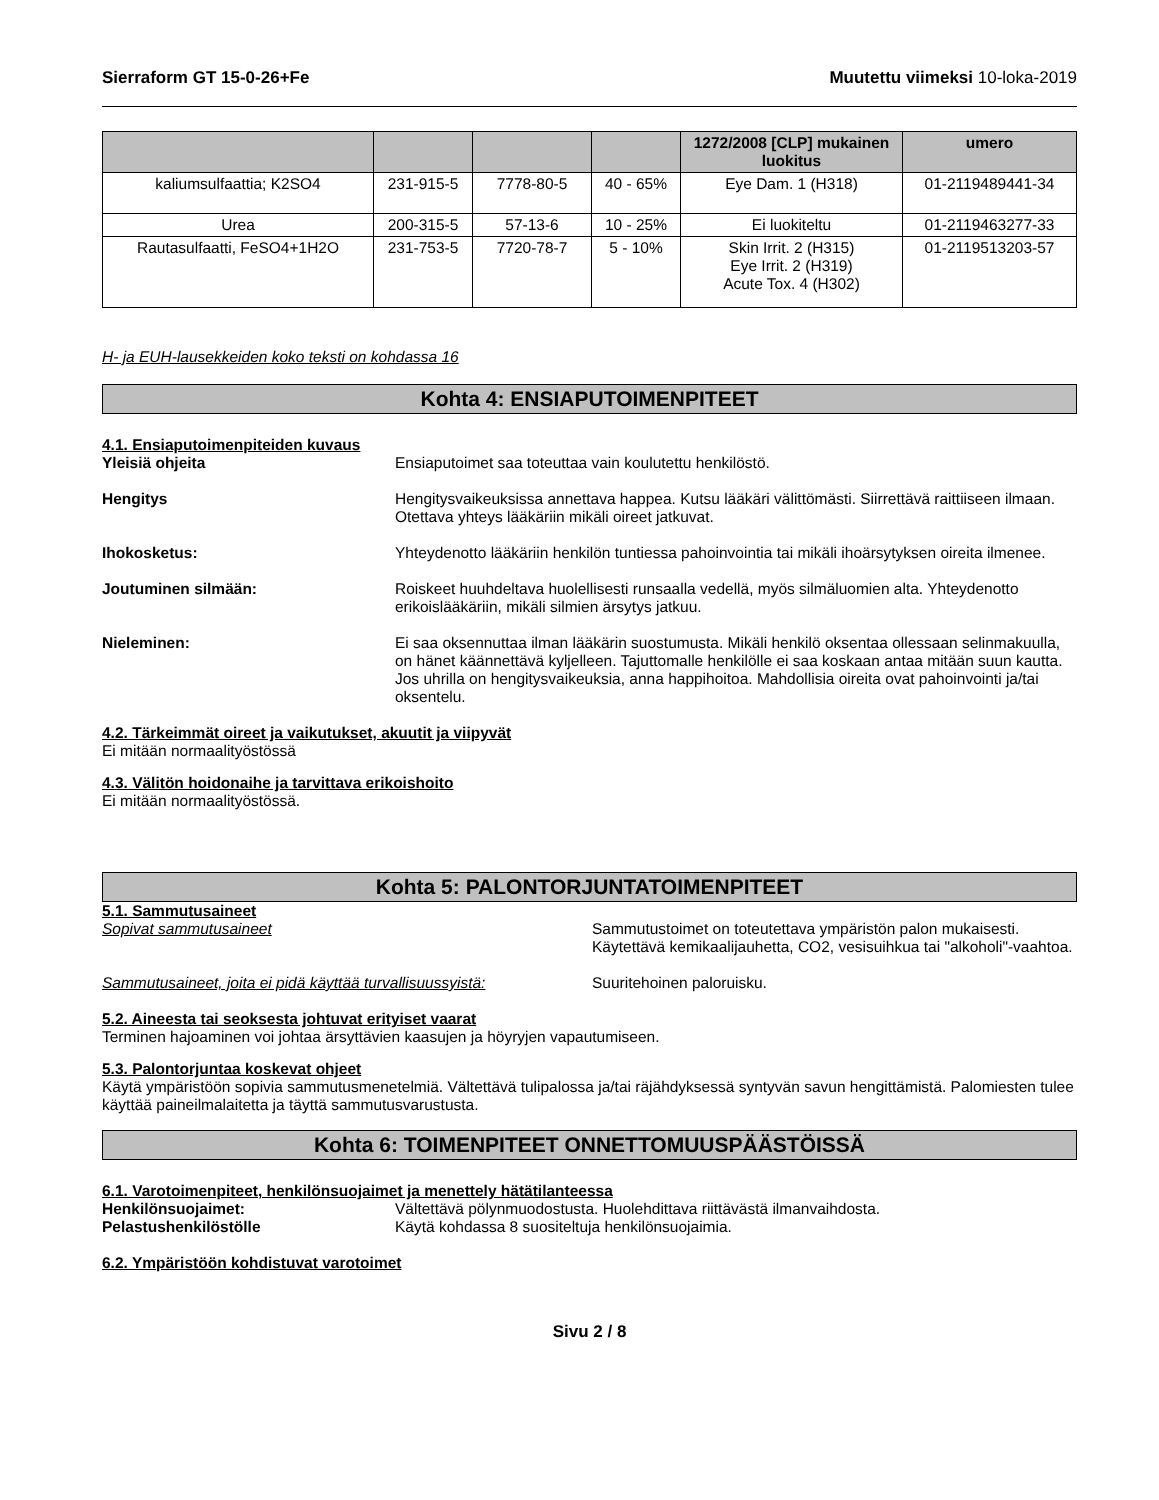Sierraform GT 15-0-26+Fe Muutettu viimeksi 10-loka-2019
| | | | | 1272/2008 [CLP] mukainen luokitus | umero |
| --- | --- | --- | --- | --- | --- |
| kaliumsulfaattia; K2SO4 | 231-915-5 | 7778-80-5 | 40 - 65% | Eye Dam. 1 (H318) | 01-2119489441-34 |
| Urea | 200-315-5 | 57-13-6 | 10 - 25% | Ei luokiteltu | 01-2119463277-33 |
| Rautasulfaatti, FeSO4+1H2O | 231-753-5 | 7720-78-7 | 5 - 10% | Skin Irrit. 2 (H315) Eye Irrit. 2 (H319) Acute Tox. 4 (H302) | 01-2119513203-57 |
H- ja EUH-lausekkeiden koko teksti on kohdassa 16
Kohta 4: ENSIAPUTOIMENPITEET
4.1. Ensiaputoimenpiteiden kuvaus
Yleisiä ohjeita Ensiaputoimet saa toteuttaa vain koulutettu henkilöstö.
Hengitys Hengitysvaikeuksissa annettava happea. Kutsu lääkäri välittömästi. Siirrettävä raittiiseen ilmaan. Otettava yhteys lääkäriin mikäli oireet jatkuvat.
Ihokosketus: Yhteydenotto lääkäriin henkilön tuntiessa pahoinvointia tai mikäli ihoärsytyksen oireita ilmenee.
Joutuminen silmään: Roiskeet huuhdeltava huolellisesti runsaalla vedellä, myös silmäluomien alta. Yhteydenotto erikoislääkäriin, mikäli silmien ärsytys jatkuu.
Nieleminen: Ei saa oksennuttaa ilman lääkärin suostumusta. Mikäli henkilö oksentaa ollessaan selinmakuulla, on hänet käännettävä kyljelleen. Tajuttomalle henkilölle ei saa koskaan antaa mitään suun kautta. Jos uhrilla on hengitysvaikeuksia, anna happihoitoa. Mahdollisia oireita ovat pahoinvointi ja/tai oksentelu.
4.2. Tärkeimmät oireet ja vaikutukset, akuutit ja viipyvät
Ei mitään normaalityöstössä
4.3. Välitön hoidonaihe ja tarvittava erikoishoito
Ei mitään normaalityöstössä.
Kohta 5: PALONTORJUNTATOIMENPITEET
5.1. Sammutusaineet
Sopivat sammutusaineet Sammutustoimet on toteutettava ympäristön palon mukaisesti. Käytettävä kemikaalijauhetta, CO2, vesisuihkua tai "alkoholi"-vaahtoa.
Sammutusaineet, joita ei pidä käyttää turvallisuussyistä:
Suuritehoinen paloruisku.
5.2. Aineesta tai seoksesta johtuvat erityiset vaarat
Terminen hajoaminen voi johtaa ärsyttävien kaasujen ja höyryjen vapautumiseen.
5.3. Palontorjuntaa koskevat ohjeet
Käytä ympäristöön sopivia sammutusmenetelmiä. Vältettävä tulipalossa ja/tai räjähdyksessä syntyvän savun hengittämistä. Palomiesten tulee käyttää paineilmalaitetta ja täyttä sammutusvarustusta.
Kohta 6: TOIMENPITEET ONNETTOMUUSPÄÄSTÖISSÄ
6.1. Varotoimenpiteet, henkilönsuojaimet ja menettely hätätilanteessa
Henkilönsuojaimet: Vältettävä pölynmuodostusta. Huolehdittava riittävästä ilmanvaihdosta.
Pelastushenkilöstölle Käytä kohdassa 8 suositeltuja henkilönsuojaimia.
6.2. Ympäristöön kohdistuvat varotoimet
Sivu 2 / 8